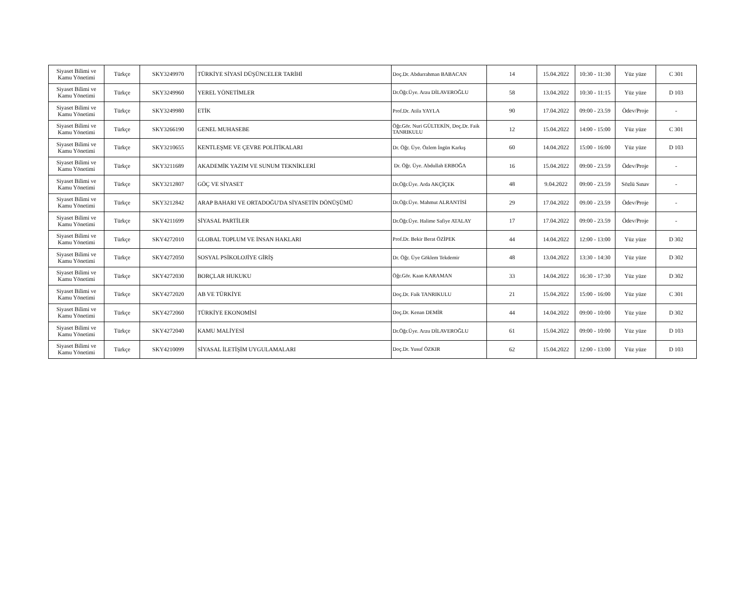| Siyaset Bilimi ve Kamu Yönetimi | Türkçe | SKY3249970 | TÜRKİYE SİYASİ DÜŞÜNCELER TARİHİ | Doç.Dr. Abdurrahman BABACAN | 14 | 15.04.2022 | 10:30 - 11:30 | Yüz yüze | C 301 |
| Siyaset Bilimi ve Kamu Yönetimi | Türkçe | SKY3249960 | YEREL YÖNETİMLER | Dr.Öğr.Üye. Arzu DİLAVEROĞLU | 58 | 13.04.2022 | 10:30 - 11:15 | Yüz yüze | D 103 |
| Siyaset Bilimi ve Kamu Yönetimi | Türkçe | SKY3249980 | ETİK | Prof.Dr. Atila YAYLA | 90 | 17.04.2022 | 09:00 - 23.59 | Ödev/Proje | - |
| Siyaset Bilimi ve Kamu Yönetimi | Türkçe | SKY3266190 | GENEL MUHASEBE | Öğr.Gör. Nuri GÜLTEKİN, Doç.Dr. Faik TANRIKULU | 12 | 15.04.2022 | 14:00 - 15:00 | Yüz yüze | C 301 |
| Siyaset Bilimi ve Kamu Yönetimi | Türkçe | SKY3210655 | KENTLEŞME VE ÇEVRE POLİTİKALARI | Dr. Öğr. Üye. Özlem İngün Karkış | 60 | 14.04.2022 | 15:00 - 16:00 | Yüz yüze | D 103 |
| Siyaset Bilimi ve Kamu Yönetimi | Türkçe | SKY3211689 | AKADEMİK YAZIM VE SUNUM TEKNİKLERİ | Dr. Öğr. Üye. Abdullah ERBOĞA | 16 | 15.04.2022 | 09:00 - 23.59 | Ödev/Proje | - |
| Siyaset Bilimi ve Kamu Yönetimi | Türkçe | SKY3212807 | GÖÇ VE SİYASET | Dr.Öğr.Üye. Arda AKÇİÇEK | 48 | 9.04.2022 | 09:00 - 23.59 | Sözlü Sınav | - |
| Siyaset Bilimi ve Kamu Yönetimi | Türkçe | SKY3212842 | ARAP BAHARI VE ORTADOĞU'DA SİYASETİN DÖNÜŞÜMÜ | Dr.Öğr.Üye. Mahmut ALRANTİSİ | 29 | 17.04.2022 | 09.00 - 23.59 | Ödev/Proje | - |
| Siyaset Bilimi ve Kamu Yönetimi | Türkçe | SKY4211699 | SİYASAL PARTİLER | Dr.Öğr.Üye. Halime Safiye ATALAY | 17 | 17.04.2022 | 09:00 - 23.59 | Ödev/Proje | - |
| Siyaset Bilimi ve Kamu Yönetimi | Türkçe | SKY4272010 | GLOBAL TOPLUM VE İNSAN HAKLARI | Prof.Dr. Bekir Berat ÖZİPEK | 44 | 14.04.2022 | 12:00 - 13:00 | Yüz yüze | D 302 |
| Siyaset Bilimi ve Kamu Yönetimi | Türkçe | SKY4272050 | SOSYAL PSİKOLOJİYE GİRİŞ | Dr. Öğr. Üye Göklem Tekdemir | 48 | 13.04.2022 | 13:30 - 14:30 | Yüz yüze | D 302 |
| Siyaset Bilimi ve Kamu Yönetimi | Türkçe | SKY4272030 | BORÇLAR HUKUKU | Öğr.Gör. Kaan KARAMAN | 33 | 14.04.2022 | 16:30 - 17:30 | Yüz yüze | D 302 |
| Siyaset Bilimi ve Kamu Yönetimi | Türkçe | SKY4272020 | AB VE TÜRKİYE | Doç.Dr. Faik TANRIKULU | 21 | 15.04.2022 | 15:00 - 16:00 | Yüz yüze | C 301 |
| Siyaset Bilimi ve Kamu Yönetimi | Türkçe | SKY4272060 | TÜRKİYE EKONOMİSİ | Doç.Dr. Kenan DEMİR | 44 | 14.04.2022 | 09:00 - 10:00 | Yüz yüze | D 302 |
| Siyaset Bilimi ve Kamu Yönetimi | Türkçe | SKY4272040 | KAMU MALİYESİ | Dr.Öğr.Üye. Arzu DİLAVEROĞLU | 61 | 15.04.2022 | 09:00 - 10:00 | Yüz yüze | D 103 |
| Siyaset Bilimi ve Kamu Yönetimi | Türkçe | SKY4210099 | SİYASAL İLETİŞİM UYGULAMALARI | Doç.Dr. Yusuf ÖZKIR | 62 | 15.04.2022 | 12:00 - 13:00 | Yüz yüze | D 103 |